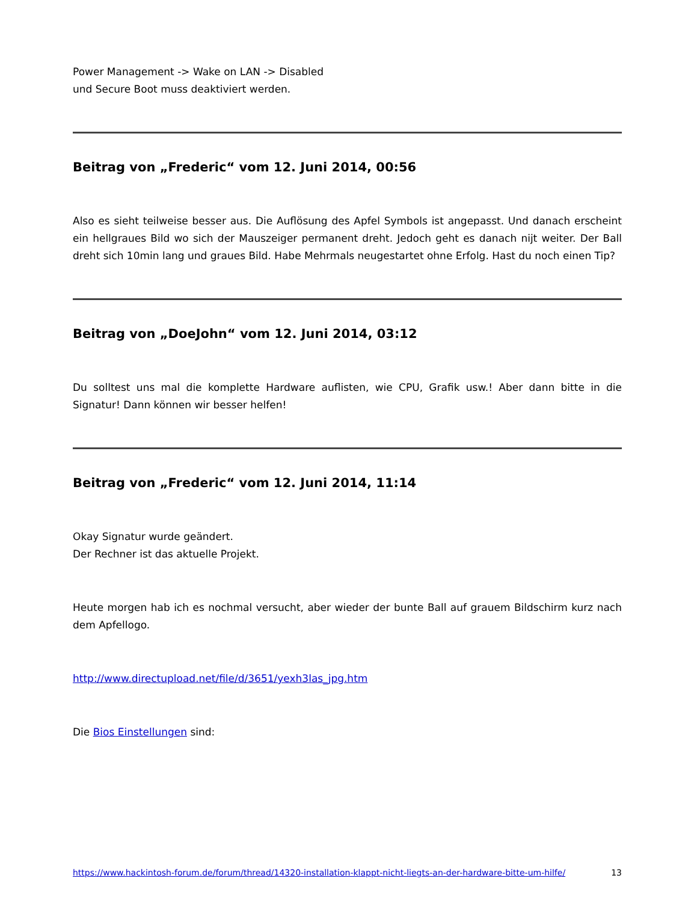Power Management -> Wake on LAN -> Disabled
und Secure Boot muss deaktiviert werden.
Beitrag von „Frederic“ vom 12. Juni 2014, 00:56
Also es sieht teilweise besser aus. Die Auflösung des Apfel Symbols ist angepasst. Und danach erscheint ein hellgraues Bild wo sich der Mauszeiger permanent dreht. Jedoch geht es danach nijt weiter. Der Ball dreht sich 10min lang und graues Bild. Habe Mehrmals neugestartet ohne Erfolg. Hast du noch einen Tip?
Beitrag von „DoeJohn“ vom 12. Juni 2014, 03:12
Du solltest uns mal die komplette Hardware auflisten, wie CPU, Grafik usw.! Aber dann bitte in die Signatur! Dann können wir besser helfen!
Beitrag von „Frederic“ vom 12. Juni 2014, 11:14
Okay Signatur wurde geändert.
Der Rechner ist das aktuelle Projekt.
Heute morgen hab ich es nochmal versucht, aber wieder der bunte Ball auf grauem Bildschirm kurz nach dem Apfellogo.
http://www.directupload.net/file/d/3651/yexh3las_jpg.htm
Die Bios Einstellungen sind:
https://www.hackintosh-forum.de/forum/thread/14320-installation-klappt-nicht-liegts-an-der-hardware-bitte-um-hilfe/ 13